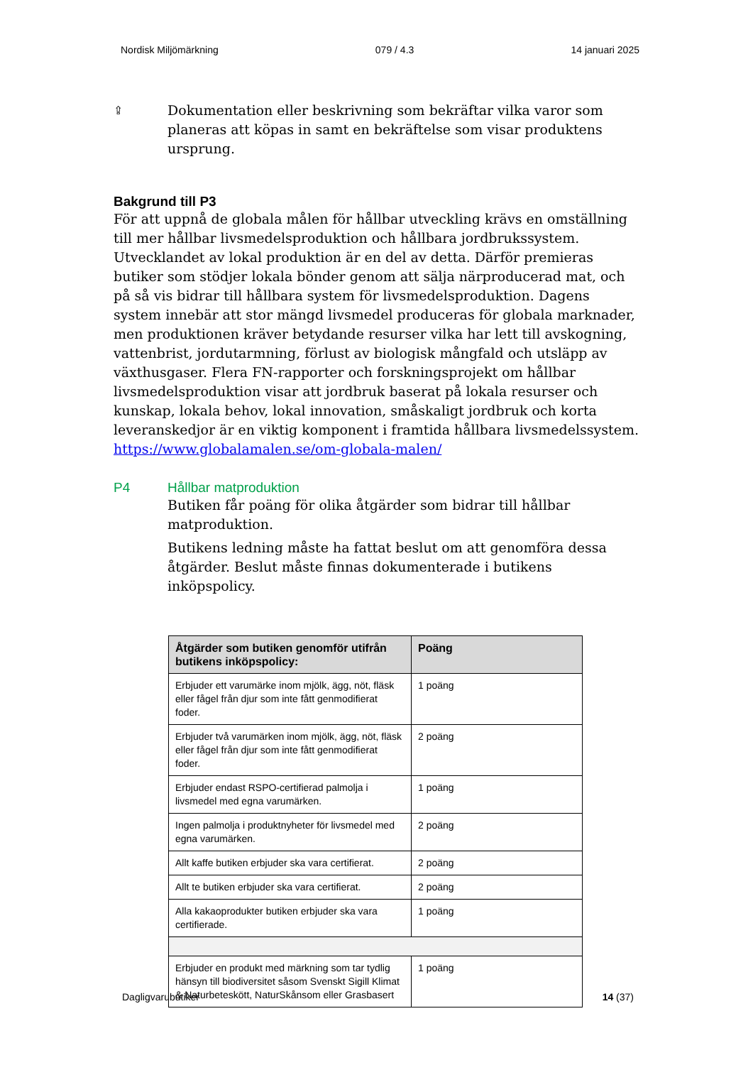Nordisk Miljömärkning 079 / 4.3 14 januari 2025
⇪
Dokumentation eller beskrivning som bekräftar vilka varor som planeras att köpas in samt en bekräftelse som visar produktens ursprung.
Bakgrund till P3
För att uppnå de globala målen för hållbar utveckling krävs en omställning till mer hållbar livsmedelsproduktion och hållbara jordbrukssystem. Utvecklandet av lokal produktion är en del av detta. Därför premieras butiker som stödjer lokala bönder genom att sälja närproducerad mat, och på så vis bidrar till hållbara system för livsmedelsproduktion. Dagens system innebär att stor mängd livsmedel produceras för globala marknader, men produktionen kräver betydande resurser vilka har lett till avskogning, vattenbrist, jordutarmning, förlust av biologisk mångfald och utsläpp av växthusgaser. Flera FN-rapporter och forskningsprojekt om hållbar livsmedelsproduktion visar att jordbruk baserat på lokala resurser och kunskap, lokala behov, lokal innovation, småskaligt jordbruk och korta leveranskedjor är en viktig komponent i framtida hållbara livsmedelssystem. https://www.globalamalen.se/om-globala-malen/
P4 Hållbar matproduktion
Butiken får poäng för olika åtgärder som bidrar till hållbar matproduktion.
Butikens ledning måste ha fattat beslut om att genomföra dessa åtgärder. Beslut måste finnas dokumenterade i butikens inköpspolicy.
| Åtgärder som butiken genomför utifrån butikens inköpspolicy: | Poäng |
| --- | --- |
| Erbjuder ett varumärke inom mjölk, ägg, nöt, fläsk eller fågel från djur som inte fått genmodifierat foder. | 1 poäng |
| Erbjuder två varumärken inom mjölk, ägg, nöt, fläsk eller fågel från djur som inte fått genmodifierat foder. | 2 poäng |
| Erbjuder endast RSPO-certifierad palmolja i livsmedel med egna varumärken. | 1 poäng |
| Ingen palmolja i produktnyheter för livsmedel med egna varumärken. | 2 poäng |
| Allt kaffe butiken erbjuder ska vara certifierat. | 2 poäng |
| Allt te butiken erbjuder ska vara certifierat. | 2 poäng |
| Alla kakaoprodukter butiken erbjuder ska vara certifierade. | 1 poäng |
| Erbjuder en produkt med märkning som tar tydlig hänsyn till biodiversitet såsom Svenskt Sigill Klimat & Naturbeteskött, NaturSkånsom eller Grasbasert | 1 poäng |
Dagligvarubutiker 14 (37)